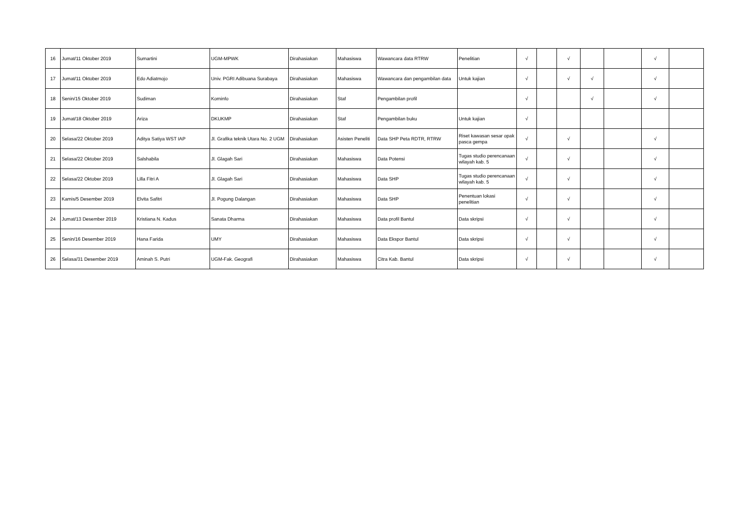| 16 | Jumat/11 Oktober 2019 | Sumartini | UGM-MPWK | Dirahasiakan | Mahasiswa | Wawancara data RTRW | Penelitian | √ | | √ | | | √ | |
| 17 | Jumat/11 Oktober 2019 | Edo Adiatmojo | Univ. PGRI Adibuana Surabaya | Dirahasiakan | Mahasiswa | Wawancara dan pengambilan data | Untuk kajian | √ | | √ | √ | | √ | |
| 18 | Senin/15 Oktober 2019 | Sudiman | Kominfo | Dirahasiakan | Staf | Pengambilan profil | | √ | | | √ | | √ | |
| 19 | Jumat/18 Oktober 2019 | Ariza | DKUKMP | Dirahasiakan | Staf | Pengambilan buku | Untuk kajian | √ | | | | | | |
| 20 | Selasa/22 Oktober 2019 | Aditya Satiya WST IAP | Jl. Grafika teknik Utara No. 2 UGM | Dirahasiakan | Asisten Peneliti | Data SHP Peta RDTR, RTRW | Riset kawasan sesar opak pasca gempa | √ | | √ | | | √ | |
| 21 | Selasa/22 Oktober 2019 | Salshabila | Jl. Glagah Sari | Dirahasiakan | Mahasiswa | Data Potensi | Tugas studio perencanaan wilayah kab. 5 | √ | | √ | | | √ | |
| 22 | Selasa/22 Oktober 2019 | Lilla Fitri A | Jl. Glagah Sari | Dirahasiakan | Mahasiswa | Data SHP | Tugas studio perencanaan wilayah kab. 5 | √ | | √ | | | √ | |
| 23 | Kamis/5 Desember 2019 | Elvita Safitri | Jl. Pogung Dalangan | Dirahasiakan | Mahasiswa | Data SHP | Penentuan lokasi penelitian | √ | | √ | | | √ | |
| 24 | Jumat/13 Desember 2019 | Kristiana N. Kadus | Sanata Dharma | Dirahasiakan | Mahasiswa | Data profil Bantul | Data skripsi | √ | | √ | | | √ | |
| 25 | Senin/16 Desember 2019 | Hana Farida | UMY | Dirahasiakan | Mahasiswa | Data Ekspor Bantul | Data skripsi | √ | | √ | | | √ | |
| 26 | Selasa/31 Desember 2019 | Aminah S. Putri | UGM-Fak. Geografi | Dirahasiakan | Mahasiswa | Citra Kab. Bantul | Data skripsi | √ | | √ | | | √ | |